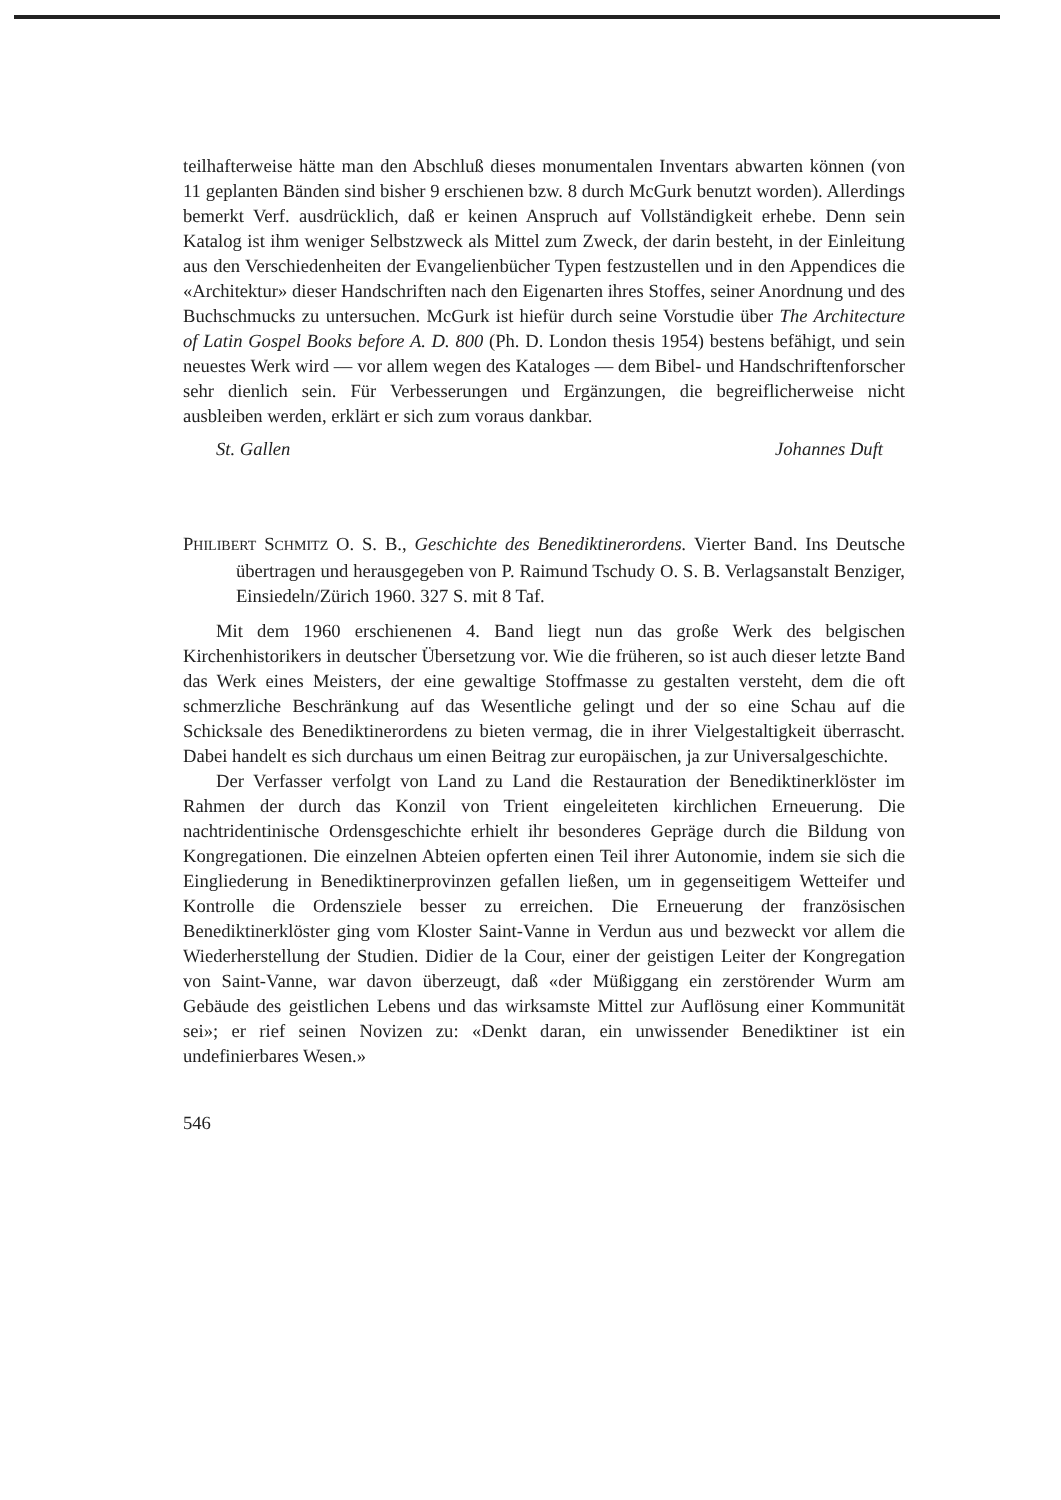teilhafterweise hätte man den Abschluß dieses monumentalen Inventars abwarten können (von 11 geplanten Bänden sind bisher 9 erschienen bzw. 8 durch McGurk benutzt worden). Allerdings bemerkt Verf. ausdrücklich, daß er keinen Anspruch auf Vollständigkeit erhebe. Denn sein Katalog ist ihm weniger Selbstzweck als Mittel zum Zweck, der darin besteht, in der Einleitung aus den Verschiedenheiten der Evangelienbücher Typen festzustellen und in den Appendices die «Architektur» dieser Handschriften nach den Eigenarten ihres Stoffes, seiner Anordnung und des Buchschmucks zu untersuchen. McGurk ist hiefür durch seine Vorstudie über The Architecture of Latin Gospel Books before A. D. 800 (Ph. D. London thesis 1954) bestens befähigt, und sein neuestes Werk wird — vor allem wegen des Kataloges — dem Bibel- und Handschriftenforscher sehr dienlich sein. Für Verbesserungen und Ergänzungen, die begreiflicherweise nicht ausbleiben werden, erklärt er sich zum voraus dankbar.
St. Gallen Johannes Duft
PHILIBERT SCHMITZ O. S. B., Geschichte des Benediktinerordens. Vierter Band. Ins Deutsche übertragen und herausgegeben von P. Raimund Tschudy O. S. B. Verlagsanstalt Benziger, Einsiedeln/Zürich 1960. 327 S. mit 8 Taf.
Mit dem 1960 erschienenen 4. Band liegt nun das große Werk des belgischen Kirchenhistorikers in deutscher Übersetzung vor. Wie die früheren, so ist auch dieser letzte Band das Werk eines Meisters, der eine gewaltige Stoffmasse zu gestalten versteht, dem die oft schmerzliche Beschränkung auf das Wesentliche gelingt und der so eine Schau auf die Schicksale des Benediktinerordens zu bieten vermag, die in ihrer Vielgestaltigkeit überrascht. Dabei handelt es sich durchaus um einen Beitrag zur europäischen, ja zur Universalgeschichte.
Der Verfasser verfolgt von Land zu Land die Restauration der Benediktinerklöster im Rahmen der durch das Konzil von Trient eingeleiteten kirchlichen Erneuerung. Die nachtridentinische Ordensgeschichte erhielt ihr besonderes Gepräge durch die Bildung von Kongregationen. Die einzelnen Abteien opferten einen Teil ihrer Autonomie, indem sie sich die Eingliederung in Benediktinerprovinzen gefallen ließen, um in gegenseitigem Wetteifer und Kontrolle die Ordensziele besser zu erreichen. Die Erneuerung der französischen Benediktinerklöster ging vom Kloster Saint-Vanne in Verdun aus und bezweckt vor allem die Wiederherstellung der Studien. Didier de la Cour, einer der geistigen Leiter der Kongregation von Saint-Vanne, war davon überzeugt, daß «der Müßiggang ein zerstörender Wurm am Gebäude des geistlichen Lebens und das wirksamste Mittel zur Auflösung einer Kommunität sei»; er rief seinen Novizen zu: «Denkt daran, ein unwissender Benediktiner ist ein undefinierbares Wesen.»
546